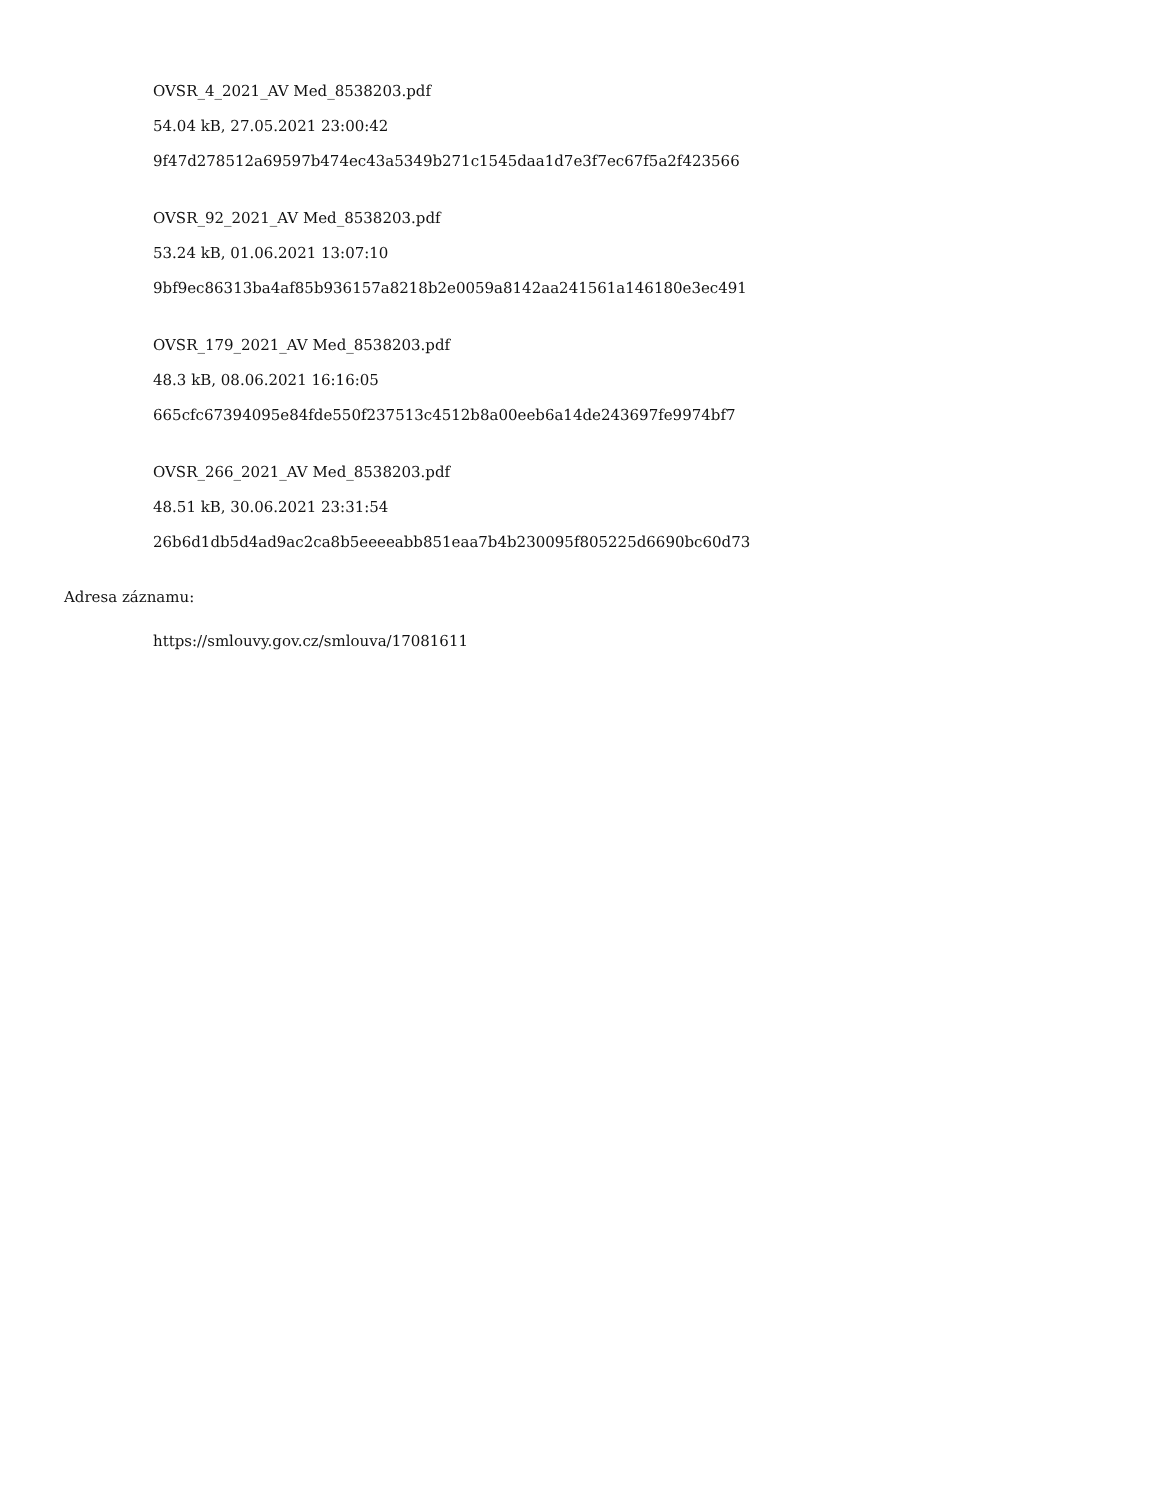OVSR_4_2021_AV Med_8538203.pdf
54.04 kB, 27.05.2021 23:00:42
9f47d278512a69597b474ec43a5349b271c1545daa1d7e3f7ec67f5a2f423566
OVSR_92_2021_AV Med_8538203.pdf
53.24 kB, 01.06.2021 13:07:10
9bf9ec86313ba4af85b936157a8218b2e0059a8142aa241561a146180e3ec491
OVSR_179_2021_AV Med_8538203.pdf
48.3 kB, 08.06.2021 16:16:05
665cfc67394095e84fde550f237513c4512b8a00eeb6a14de243697fe9974bf7
OVSR_266_2021_AV Med_8538203.pdf
48.51 kB, 30.06.2021 23:31:54
26b6d1db5d4ad9ac2ca8b5eeeeabb851eaa7b4b230095f805225d6690bc60d73
Adresa záznamu:
https://smlouvy.gov.cz/smlouva/17081611